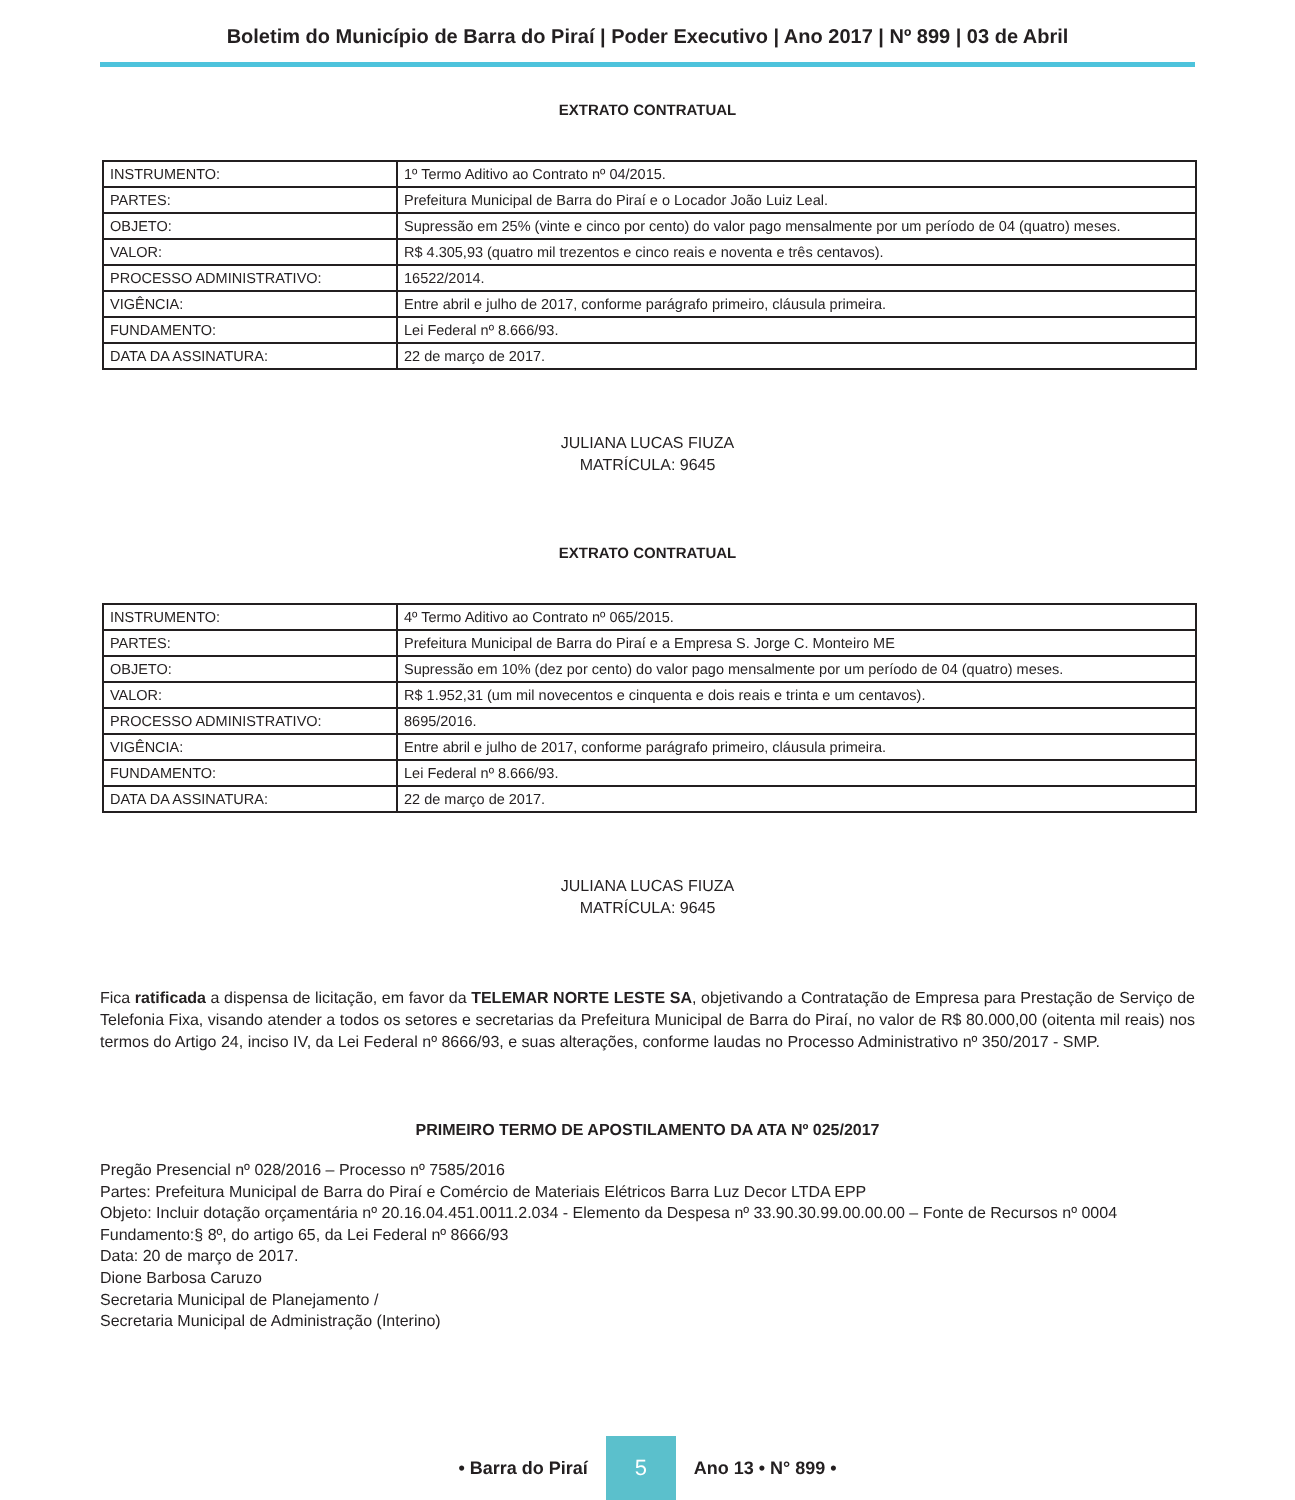Boletim do Município de Barra do Piraí | Poder Executivo | Ano 2017 | Nº 899 | 03 de Abril
EXTRATO CONTRATUAL
| INSTRUMENTO: | 1º Termo Aditivo ao Contrato nº 04/2015. |
| PARTES: | Prefeitura Municipal de Barra do Piraí e o Locador João Luiz Leal. |
| OBJETO: | Supressão em 25% (vinte e cinco por cento) do valor pago mensalmente por um período de 04 (quatro) meses. |
| VALOR: | R$ 4.305,93 (quatro mil trezentos e cinco reais e noventa e três centavos). |
| PROCESSO ADMINISTRATIVO: | 16522/2014. |
| VIGÊNCIA: | Entre abril e julho de 2017, conforme parágrafo primeiro, cláusula primeira. |
| FUNDAMENTO: | Lei Federal nº 8.666/93. |
| DATA DA ASSINATURA: | 22 de março de 2017. |
JULIANA LUCAS FIUZA
MATRÍCULA: 9645
EXTRATO CONTRATUAL
| INSTRUMENTO: | 4º Termo Aditivo ao Contrato nº 065/2015. |
| PARTES: | Prefeitura Municipal de Barra do Piraí e a Empresa S. Jorge C. Monteiro ME |
| OBJETO: | Supressão em 10% (dez por cento) do valor pago mensalmente por um período de 04 (quatro) meses. |
| VALOR: | R$ 1.952,31 (um mil novecentos e cinquenta e dois reais e trinta e um centavos). |
| PROCESSO ADMINISTRATIVO: | 8695/2016. |
| VIGÊNCIA: | Entre abril e julho de 2017, conforme parágrafo primeiro, cláusula primeira. |
| FUNDAMENTO: | Lei Federal nº 8.666/93. |
| DATA DA ASSINATURA: | 22 de março de 2017. |
JULIANA LUCAS FIUZA
MATRÍCULA: 9645
Fica ratificada a dispensa de licitação, em favor da TELEMAR NORTE LESTE SA, objetivando a Contratação de Empresa para Prestação de Serviço de Telefonia Fixa, visando atender a todos os setores e secretarias da Prefeitura Municipal de Barra do Piraí, no valor de R$ 80.000,00 (oitenta mil reais) nos termos do Artigo 24, inciso IV, da Lei Federal nº 8666/93, e suas alterações, conforme laudas no Processo Administrativo nº 350/2017 - SMP.
PRIMEIRO TERMO DE APOSTILAMENTO DA ATA Nº 025/2017
Pregão Presencial nº 028/2016 – Processo nº 7585/2016
Partes: Prefeitura Municipal de Barra do Piraí e Comércio de Materiais Elétricos Barra Luz Decor LTDA EPP
Objeto: Incluir dotação orçamentária nº 20.16.04.451.0011.2.034 - Elemento da Despesa nº 33.90.30.99.00.00.00 – Fonte de Recursos nº 0004
Fundamento:§ 8º, do artigo 65, da Lei Federal nº 8666/93
Data: 20 de março de 2017.
Dione Barbosa Caruzo
Secretaria Municipal de Planejamento /
Secretaria Municipal de Administração (Interino)
• Barra do Piraí 5 Ano 13 • N° 899 •